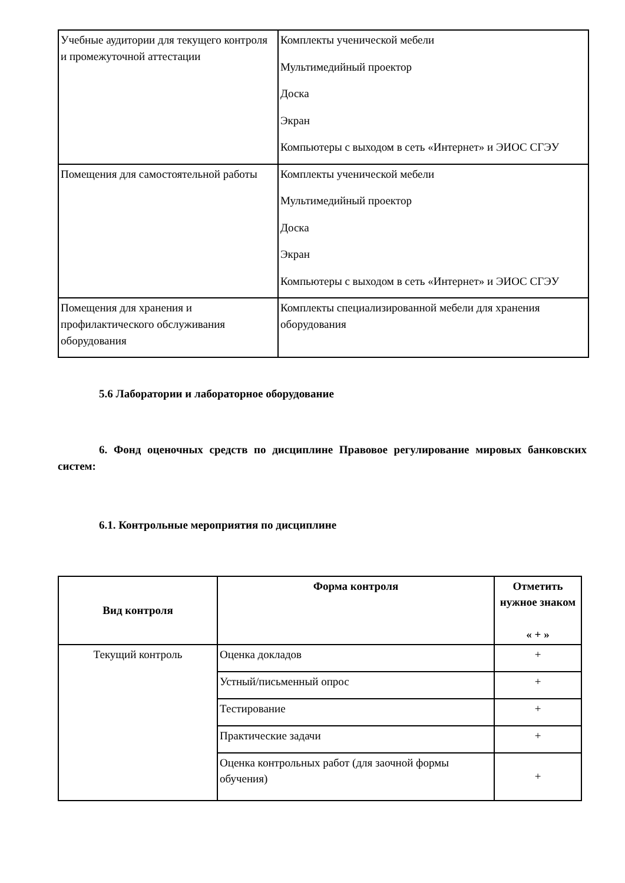| Учебные аудитории для текущего контроля и промежуточной аттестации | Комплекты ученической мебели Мультимедийный проектор Доска Экран Компьютеры с выходом в сеть «Интернет» и ЭИОС СГЭУ |
| Помещения для самостоятельной работы | Комплекты ученической мебели Мультимедийный проектор Доска Экран Компьютеры с выходом в сеть «Интернет» и ЭИОС СГЭУ |
| Помещения для хранения и профилактического обслуживания оборудования | Комплекты специализированной мебели для хранения оборудования |
5.6 Лаборатории и лабораторное оборудование
6. Фонд оценочных средств по дисциплине Правовое регулирование мировых банковских систем:
6.1. Контрольные мероприятия по дисциплине
| Вид контроля | Форма контроля | Отметить нужное знаком « + » |
| --- | --- | --- |
| Текущий контроль | Оценка докладов | + |
| | Устный/письменный опрос | + |
| | Тестирование | + |
| | Практические задачи | + |
| | Оценка контрольных работ (для заочной формы обучения) | + |